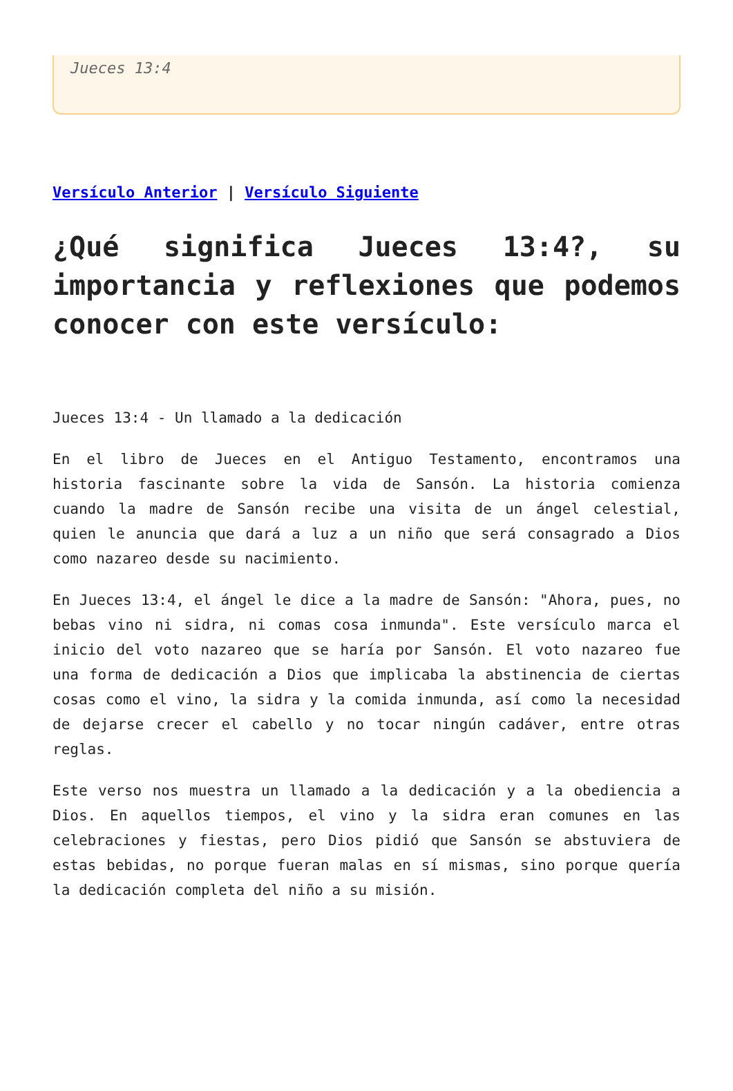Jueces 13:4
Versículo Anterior | Versículo Siguiente
¿Qué significa Jueces 13:4?, su importancia y reflexiones que podemos conocer con este versículo:
Jueces 13:4 - Un llamado a la dedicación
En el libro de Jueces en el Antiguo Testamento, encontramos una historia fascinante sobre la vida de Sansón. La historia comienza cuando la madre de Sansón recibe una visita de un ángel celestial, quien le anuncia que dará a luz a un niño que será consagrado a Dios como nazareo desde su nacimiento.
En Jueces 13:4, el ángel le dice a la madre de Sansón: "Ahora, pues, no bebas vino ni sidra, ni comas cosa inmunda". Este versículo marca el inicio del voto nazareo que se haría por Sansón. El voto nazareo fue una forma de dedicación a Dios que implicaba la abstinencia de ciertas cosas como el vino, la sidra y la comida inmunda, así como la necesidad de dejarse crecer el cabello y no tocar ningún cadáver, entre otras reglas.
Este verso nos muestra un llamado a la dedicación y a la obediencia a Dios. En aquellos tiempos, el vino y la sidra eran comunes en las celebraciones y fiestas, pero Dios pidió que Sansón se abstuviera de estas bebidas, no porque fueran malas en sí mismas, sino porque quería la dedicación completa del niño a su misión.